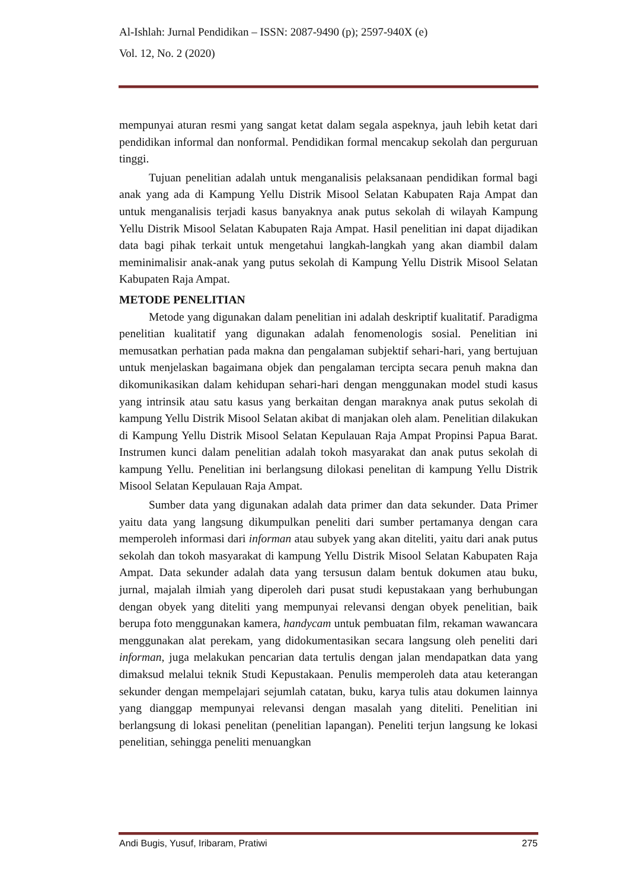Al-Ishlah: Jurnal Pendidikan – ISSN: 2087-9490 (p); 2597-940X (e)
Vol. 12, No. 2 (2020)
mempunyai aturan resmi yang sangat ketat dalam segala aspeknya, jauh lebih ketat dari pendidikan informal dan nonformal. Pendidikan formal mencakup sekolah dan perguruan tinggi.
Tujuan penelitian adalah untuk menganalisis pelaksanaan pendidikan formal bagi anak yang ada di Kampung Yellu Distrik Misool Selatan Kabupaten Raja Ampat dan untuk menganalisis terjadi kasus banyaknya anak putus sekolah di wilayah Kampung Yellu Distrik Misool Selatan Kabupaten Raja Ampat. Hasil penelitian ini dapat dijadikan data bagi pihak terkait untuk mengetahui langkah-langkah yang akan diambil dalam meminimalisir anak-anak yang putus sekolah di Kampung Yellu Distrik Misool Selatan Kabupaten Raja Ampat.
METODE PENELITIAN
Metode yang digunakan dalam penelitian ini adalah deskriptif kualitatif. Paradigma penelitian kualitatif yang digunakan adalah fenomenologis sosial. Penelitian ini memusatkan perhatian pada makna dan pengalaman subjektif sehari-hari, yang bertujuan untuk menjelaskan bagaimana objek dan pengalaman tercipta secara penuh makna dan dikomunikasikan dalam kehidupan sehari-hari dengan menggunakan model studi kasus yang intrinsik atau satu kasus yang berkaitan dengan maraknya anak putus sekolah di kampung Yellu Distrik Misool Selatan akibat di manjakan oleh alam. Penelitian dilakukan di Kampung Yellu Distrik Misool Selatan Kepulauan Raja Ampat Propinsi Papua Barat. Instrumen kunci dalam penelitian adalah tokoh masyarakat dan anak putus sekolah di kampung Yellu. Penelitian ini berlangsung dilokasi penelitan di kampung Yellu Distrik Misool Selatan Kepulauan Raja Ampat.
Sumber data yang digunakan adalah data primer dan data sekunder. Data Primer yaitu data yang langsung dikumpulkan peneliti dari sumber pertamanya dengan cara memperoleh informasi dari informan atau subyek yang akan diteliti, yaitu dari anak putus sekolah dan tokoh masyarakat di kampung Yellu Distrik Misool Selatan Kabupaten Raja Ampat. Data sekunder adalah data yang tersusun dalam bentuk dokumen atau buku, jurnal, majalah ilmiah yang diperoleh dari pusat studi kepustakaan yang berhubungan dengan obyek yang diteliti yang mempunyai relevansi dengan obyek penelitian, baik berupa foto menggunakan kamera, handycam untuk pembuatan film, rekaman wawancara menggunakan alat perekam, yang didokumentasikan secara langsung oleh peneliti dari informan, juga melakukan pencarian data tertulis dengan jalan mendapatkan data yang dimaksud melalui teknik Studi Kepustakaan. Penulis memperoleh data atau keterangan sekunder dengan mempelajari sejumlah catatan, buku, karya tulis atau dokumen lainnya yang dianggap mempunyai relevansi dengan masalah yang diteliti. Penelitian ini berlangsung di lokasi penelitan (penelitian lapangan). Peneliti terjun langsung ke lokasi penelitian, sehingga peneliti menuangkan
Andi Bugis, Yusuf, Iribaram, Pratiwi 275